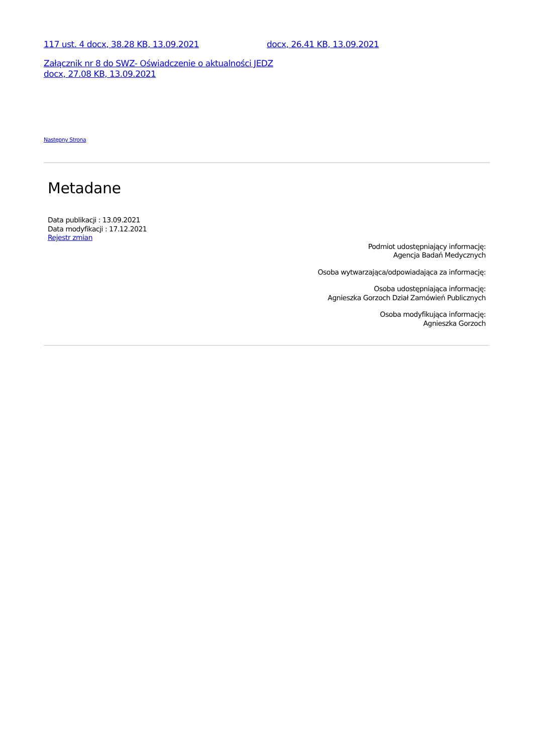117 ust. 4 docx, 38.28 KB, 13.09.2021 docx, 26.41 KB, 13.09.2021
Załącznik nr 8 do SWZ- Oświadczenie o aktualności JEDZ
docx, 27.08 KB, 13.09.2021
Następny Strona
Metadane
Data publikacji : 13.09.2021
Data modyfikacji : 17.12.2021
Rejestr zmian
Podmiot udostępniający informację:
Agencja Badań Medycznych
Osoba wytwarzająca/odpowiadająca za informację:
Osoba udostępniająca informację:
Agnieszka Gorzoch Dział Zamówień Publicznych
Osoba modyfikująca informację:
Agnieszka Gorzoch